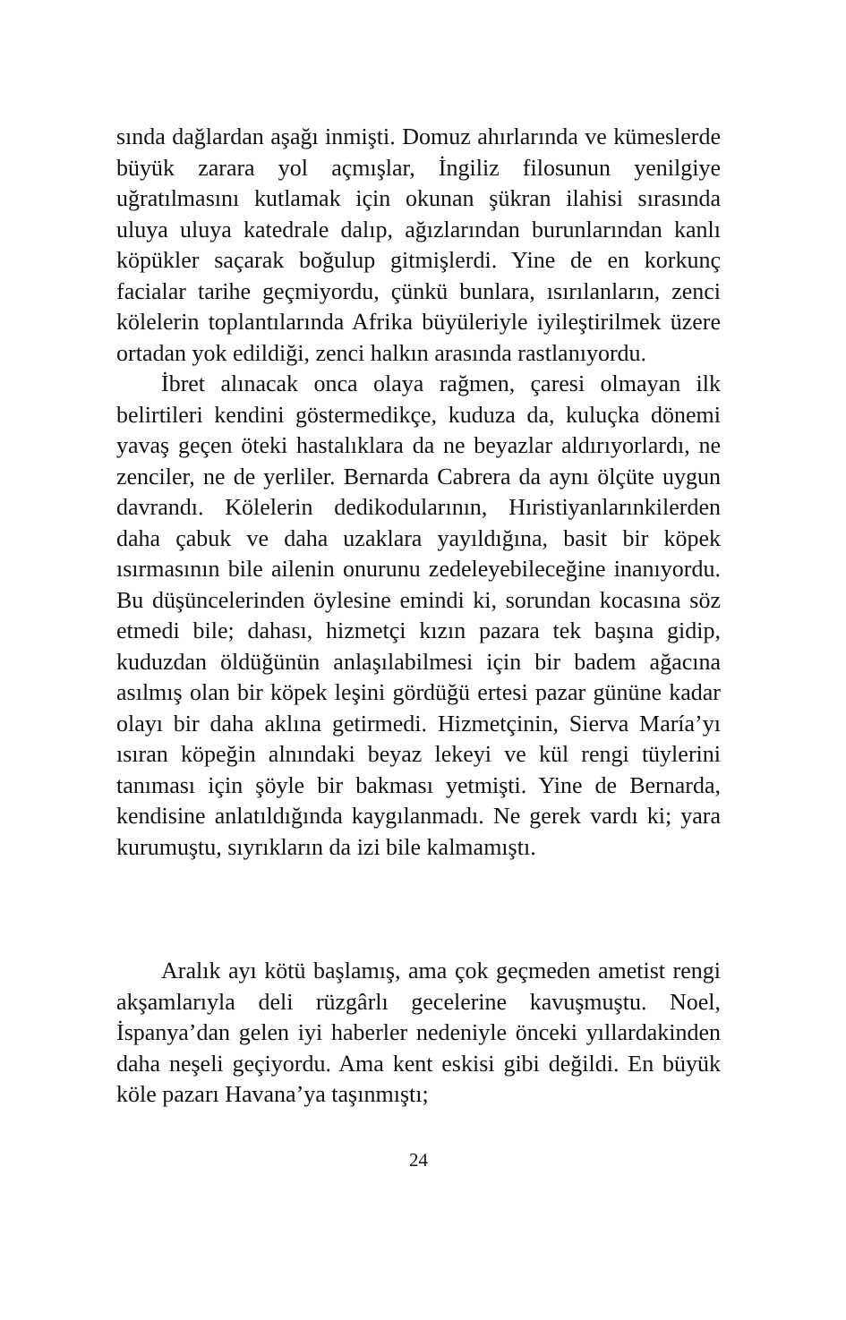sında dağlardan aşağı inmişti. Domuz ahırlarında ve kümeslerde büyük zarara yol açmışlar, İngiliz filosunun yenilgiye uğratılmasını kutlamak için okunan şükran ilahisi sırasında uluya uluya katedrale dalıp, ağızlarından burunlarından kanlı köpükler saçarak boğulup gitmişlerdi. Yine de en korkunç facialar tarihe geçmiyordu, çünkü bunlara, ısırılanların, zenci kölelerin toplantılarında Afrika büyüleriyle iyileştirilmek üzere ortadan yok edildiği, zenci halkın arasında rastlanıyordu.
İbret alınacak onca olaya rağmen, çaresi olmayan ilk belirtileri kendini göstermedikçe, kuduza da, kuluçka dönemi yavaş geçen öteki hastalıklara da ne beyazlar aldırıyorlardı, ne zenciler, ne de yerliler. Bernarda Cabrera da aynı ölçüte uygun davrandı. Kölelerin dedikodularının, Hıristiyanlarınkilerden daha çabuk ve daha uzaklara yayıldığına, basit bir köpek ısırmasının bile ailenin onurunu zedeleyebileceğine inanıyordu. Bu düşüncelerinden öylesine emindi ki, sorundan kocasına söz etmedi bile; dahası, hizmetçi kızın pazara tek başına gidip, kuduzdan öldüğünün anlaşılabilmesi için bir badem ağacına asılmış olan bir köpek leşini gördüğü ertesi pazar gününe kadar olayı bir daha aklına getirmedi. Hizmetçinin, Sierva María’yı ısıran köpeğin alnındaki beyaz lekeyi ve kül rengi tüylerini tanıması için şöyle bir bakması yetmişti. Yine de Bernarda, kendisine anlatıldığında kaygılanmadı. Ne gerek vardı ki; yara kurumuştu, sıyrıkların da izi bile kalmamıştı.
Aralık ayı kötü başlamış, ama çok geçmeden ametist rengi akşamlarıyla deli rüzgârlı gecelerine kavuşmuştu. Noel, İspanya’dan gelen iyi haberler nedeniyle önceki yıllardakinden daha neşeli geçiyordu. Ama kent eskisi gibi değildi. En büyük köle pazarı Havana’ya taşınmıştı;
24